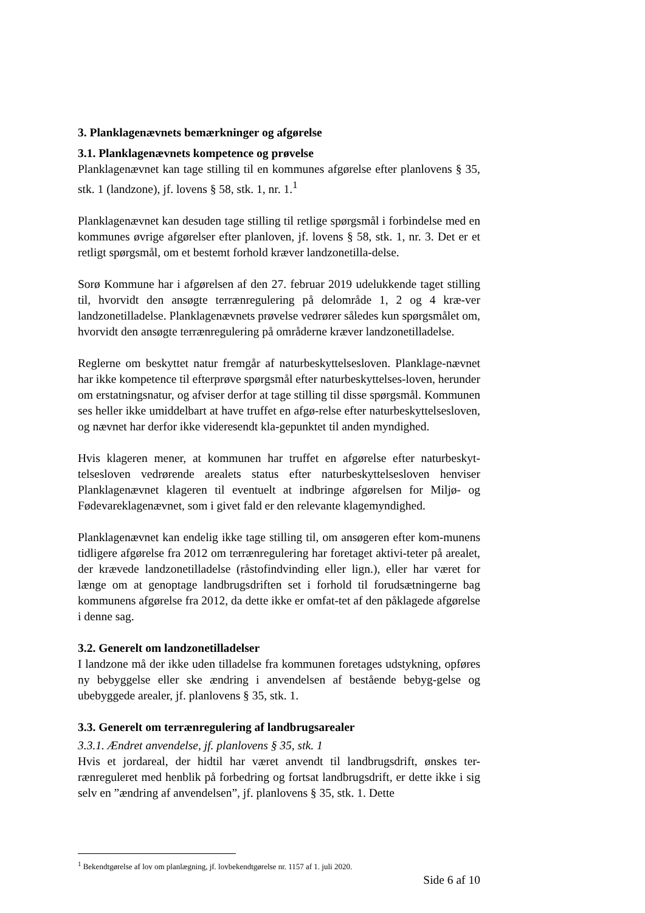3. Planklagenævnets bemærkninger og afgørelse
3.1. Planklagenævnets kompetence og prøvelse
Planklagenævnet kan tage stilling til en kommunes afgørelse efter planlovens § 35, stk. 1 (landzone), jf. lovens § 58, stk. 1, nr. 1.<sup>1</sup>
Planklagenævnet kan desuden tage stilling til retlige spørgsmål i forbindelse med en kommunes øvrige afgørelser efter planloven, jf. lovens § 58, stk. 1, nr. 3. Det er et retligt spørgsmål, om et bestemt forhold kræver landzonetilla-delse.
Sorø Kommune har i afgørelsen af den 27. februar 2019 udelukkende taget stilling til, hvorvidt den ansøgte terrænregulering på delområde 1, 2 og 4 kræ-ver landzonetilladelse. Planklagenævnets prøvelse vedrører således kun spørgsmålet om, hvorvidt den ansøgte terrænregulering på områderne kræver landzonetilladelse.
Reglerne om beskyttet natur fremgår af naturbeskyttelsesloven. Planklage-nævnet har ikke kompetence til efterprøve spørgsmål efter naturbeskyttelses-loven, herunder om erstatningsnatur, og afviser derfor at tage stilling til disse spørgsmål. Kommunen ses heller ikke umiddelbart at have truffet en afgø-relse efter naturbeskyttelsesloven, og nævnet har derfor ikke videresendt kla-gepunktet til anden myndighed.
Hvis klageren mener, at kommunen har truffet en afgørelse efter naturbeskyt-telsesloven vedrørende arealets status efter naturbeskyttelsesloven henviser Planklagenævnet klageren til eventuelt at indbringe afgørelsen for Miljø- og Fødevareklagenævnet, som i givet fald er den relevante klagemyndighed.
Planklagenævnet kan endelig ikke tage stilling til, om ansøgeren efter kom-munens tidligere afgørelse fra 2012 om terrænregulering har foretaget aktivi-teter på arealet, der krævede landzonetilladelse (råstofindvinding eller lign.), eller har været for længe om at genoptage landbrugsdriften set i forhold til forudsætningerne bag kommunens afgørelse fra 2012, da dette ikke er omfat-tet af den påklagede afgørelse i denne sag.
3.2. Generelt om landzonetilladelser
I landzone må der ikke uden tilladelse fra kommunen foretages udstykning, opføres ny bebyggelse eller ske ændring i anvendelsen af bestående bebyg-gelse og ubebyggede arealer, jf. planlovens § 35, stk. 1.
3.3. Generelt om terrænregulering af landbrugsarealer
3.3.1. Ændret anvendelse, jf. planlovens § 35, stk. 1
Hvis et jordareal, der hidtil har været anvendt til landbrugsdrift, ønskes ter-rænreguleret med henblik på forbedring og fortsat landbrugsdrift, er dette ikke i sig selv en ”ændring af anvendelsen”, jf. planlovens § 35, stk. 1. Dette
<sup>1</sup> Bekendtgørelse af lov om planlægning, jf. lovbekendtgørelse nr. 1157 af 1. juli 2020.
Side 6 af 10